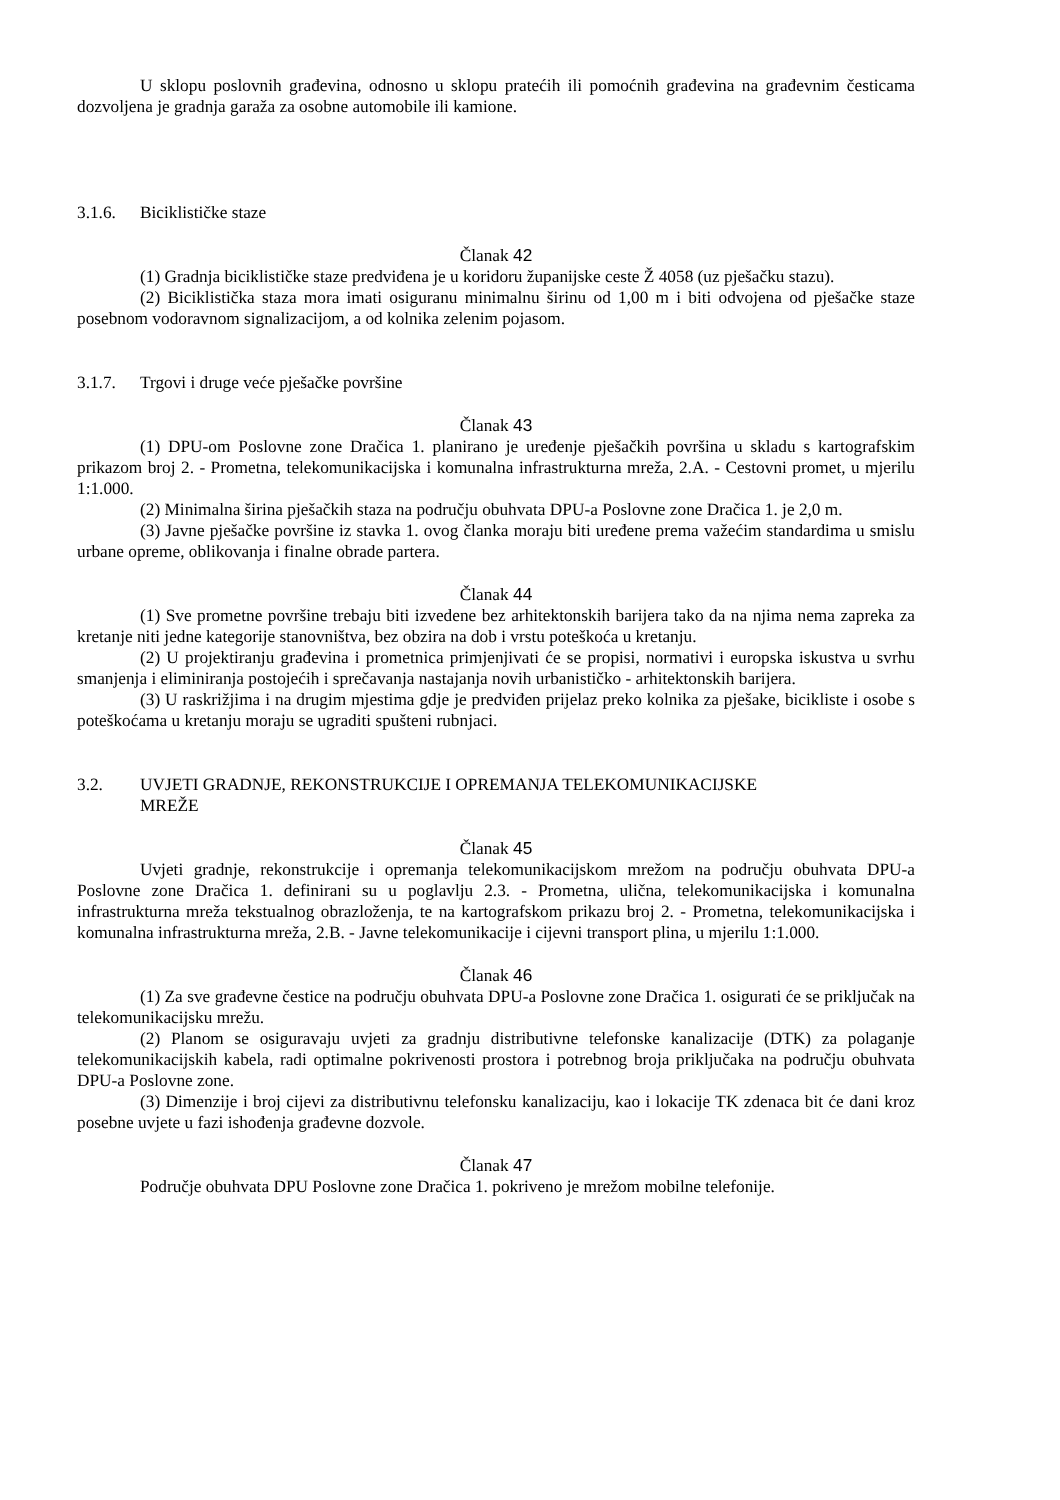U sklopu poslovnih građevina, odnosno u sklopu pratećih ili pomoćnih građevina na građevnim česticama dozvoljena je gradnja garaža za osobne automobile ili kamione.
3.1.6. Biciklističke staze
Članak 42
(1) Gradnja biciklističke staze predviđena je u koridoru županijske ceste Ž 4058 (uz pješačku stazu).
(2) Biciklistička staza mora imati osiguranu minimalnu širinu od 1,00 m i biti odvojena od pješačke staze posebnom vodoravnom signalizacijom, a od kolnika zelenim pojasom.
3.1.7. Trgovi i druge veće pješačke površine
Članak 43
(1) DPU-om Poslovne zone Dračica 1. planirano je uređenje pješačkih površina u skladu s kartografskim prikazom broj 2. - Prometna, telekomunikacijska i komunalna infrastrukturna mreža, 2.A. - Cestovni promet, u mjerilu 1:1.000.
(2) Minimalna širina pješačkih staza na području obuhvata DPU-a Poslovne zone Dračica 1. je 2,0 m.
(3) Javne pješačke površine iz stavka 1. ovog članka moraju biti uređene prema važećim standardima u smislu urbane opreme, oblikovanja i finalne obrade partera.
Članak 44
(1) Sve prometne površine trebaju biti izvedene bez arhitektonskih barijera tako da na njima nema zapreka za kretanje niti jedne kategorije stanovništva, bez obzira na dob i vrstu poteškoća u kretanju.
(2) U projektiranju građevina i prometnica primjenjivati će se propisi, normativi i europska iskustva u svrhu smanjenja i eliminiranja postojećih i sprečavanja nastajanja novih urbanističko - arhitektonskih barijera.
(3) U raskrižjima i na drugim mjestima gdje je predviđen prijelaz preko kolnika za pješake, bicikliste i osobe s poteškoćama u kretanju moraju se ugraditi spušteni rubnjaci.
3.2. UVJETI GRADNJE, REKONSTRUKCIJE I OPREMANJA TELEKOMUNIKACIJSKE
MREŽE
Članak 45
Uvjeti gradnje, rekonstrukcije i opremanja telekomunikacijskom mrežom na području obuhvata DPU-a Poslovne zone Dračica 1. definirani su u poglavlju 2.3. - Prometna, ulična, telekomunikacijska i komunalna infrastrukturna mreža tekstualnog obrazloženja, te na kartografskom prikazu broj 2. - Prometna, telekomunikacijska i komunalna infrastrukturna mreža, 2.B. - Javne telekomunikacije i cijevni transport plina, u mjerilu 1:1.000.
Članak 46
(1) Za sve građevne čestice na području obuhvata DPU-a Poslovne zone Dračica 1. osigurati će se priključak na telekomunikacijsku mrežu.
(2) Planom se osiguravaju uvjeti za gradnju distributivne telefonske kanalizacije (DTK) za polaganje telekomunikacijskih kabela, radi optimalne pokrivenosti prostora i potrebnog broja priključaka na području obuhvata DPU-a Poslovne zone.
(3) Dimenzije i broj cijevi za distributivnu telefonsku kanalizaciju, kao i lokacije TK zdenaca bit će dani kroz posebne uvjete u fazi ishođenja građevne dozvole.
Članak 47
Područje obuhvata DPU Poslovne zone Dračica 1. pokriveno je mrežom mobilne telefonije.